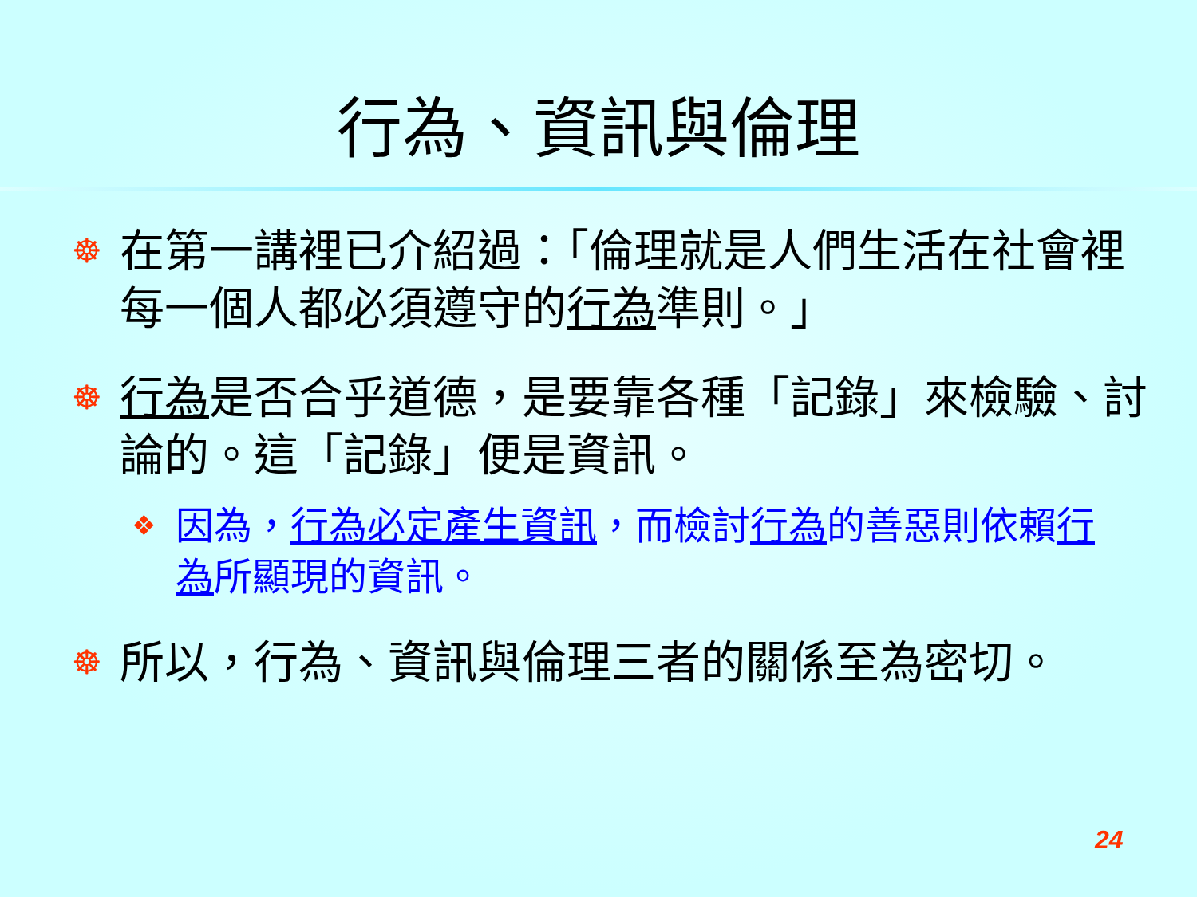行為、資訊與倫理
☸
在第一講裡已介紹過：「倫理就是人們生活在社會裡每一個人都必須遵守的行為準則。」
☸
行為是否合乎道德，是要靠各種「記錄」來檢驗、討論的。這「記錄」便是資訊。
❖
因為，行為必定產生資訊，而檢討行為的善惡則依賴行為所顯現的資訊。
☸
所以，行為、資訊與倫理三者的關係至為密切。
24